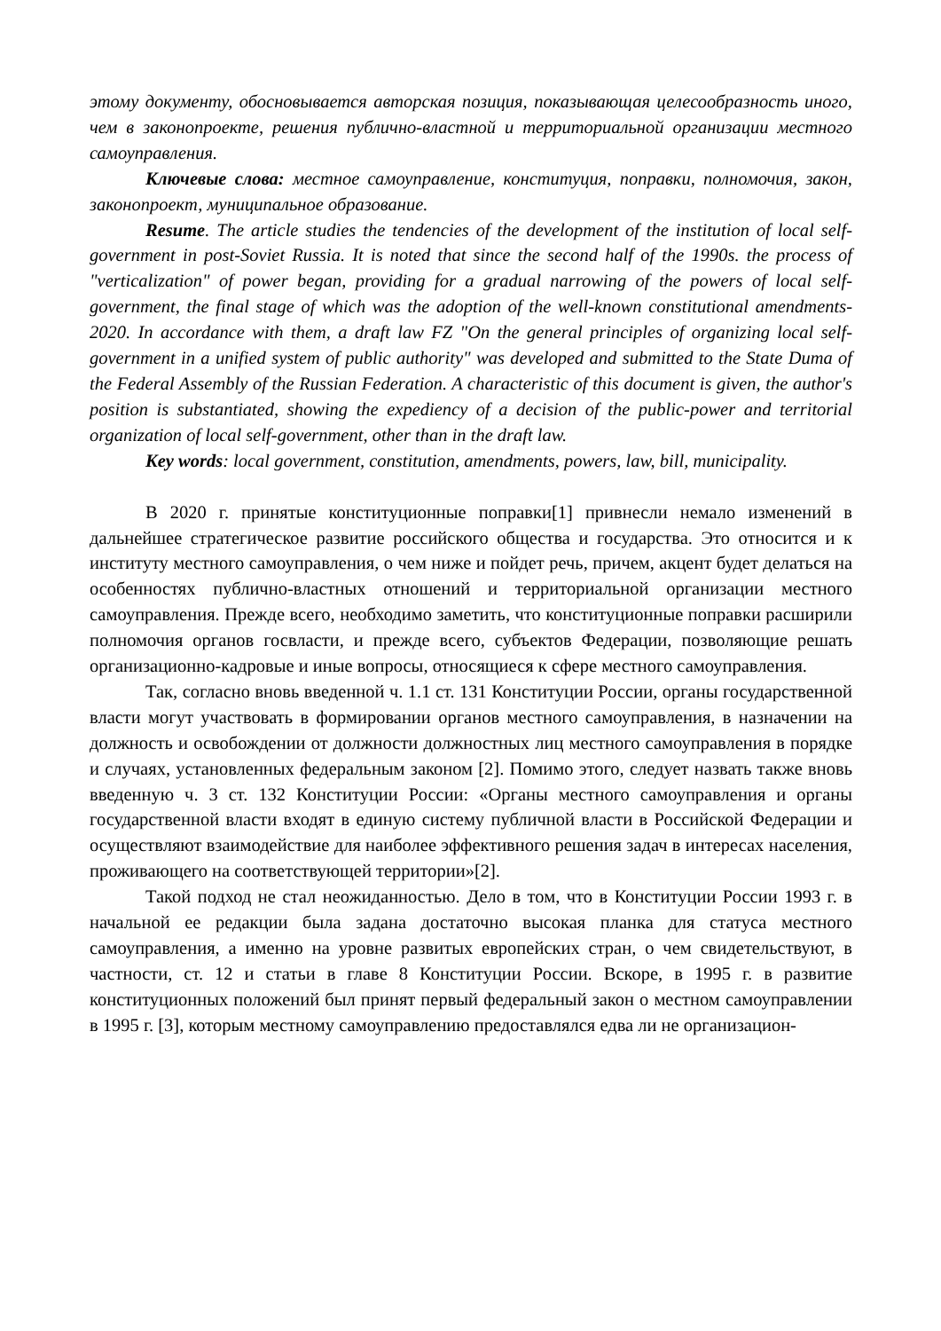этому документу, обосновывается авторская позиция, показывающая целесообразность иного, чем в законопроекте, решения публично-властной и территориальной организации местного самоуправления.
Ключевые слова: местное самоуправление, конституция, поправки, полномочия, закон, законопроект, муниципальное образование.
Resume. The article studies the tendencies of the development of the institution of local self-government in post-Soviet Russia. It is noted that since the second half of the 1990s. the process of "verticalization" of power began, providing for a gradual narrowing of the powers of local self-government, the final stage of which was the adoption of the well-known constitutional amendments-2020. In accordance with them, a draft law FZ "On the general principles of organizing local self-government in a unified system of public authority" was developed and submitted to the State Duma of the Federal Assembly of the Russian Federation. A characteristic of this document is given, the author's position is substantiated, showing the expediency of a decision of the public-power and territorial organization of local self-government, other than in the draft law.
Key words: local government, constitution, amendments, powers, law, bill, municipality.
В 2020 г. принятые конституционные поправки[1] привнесли немало изменений в дальнейшее стратегическое развитие российского общества и государства. Это относится и к институту местного самоуправления, о чем ниже и пойдет речь, причем, акцент будет делаться на особенностях публично-властных отношений и территориальной организации местного самоуправления. Прежде всего, необходимо заметить, что конституционные поправки расширили полномочия органов госвласти, и прежде всего, субъектов Федерации, позволяющие решать организационно-кадровые и иные вопросы, относящиеся к сфере местного самоуправления.
Так, согласно вновь введенной ч. 1.1 ст. 131 Конституции России, органы государственной власти могут участвовать в формировании органов местного самоуправления, в назначении на должность и освобождении от должности должностных лиц местного самоуправления в порядке и случаях, установленных федеральным законом [2]. Помимо этого, следует назвать также вновь введенную ч. 3 ст. 132 Конституции России: «Органы местного самоуправления и органы государственной власти входят в единую систему публичной власти в Российской Федерации и осуществляют взаимодействие для наиболее эффективного решения задач в интересах населения, проживающего на соответствующей территории»[2].
Такой подход не стал неожиданностью. Дело в том, что в Конституции России 1993 г. в начальной ее редакции была задана достаточно высокая планка для статуса местного самоуправления, а именно на уровне развитых европейских стран, о чем свидетельствуют, в частности, ст. 12 и статьи в главе 8 Конституции России. Вскоре, в 1995 г. в развитие конституционных положений был принят первый федеральный закон о местном самоуправлении в 1995 г. [3], которым местному самоуправлению предоставлялся едва ли не организацион-